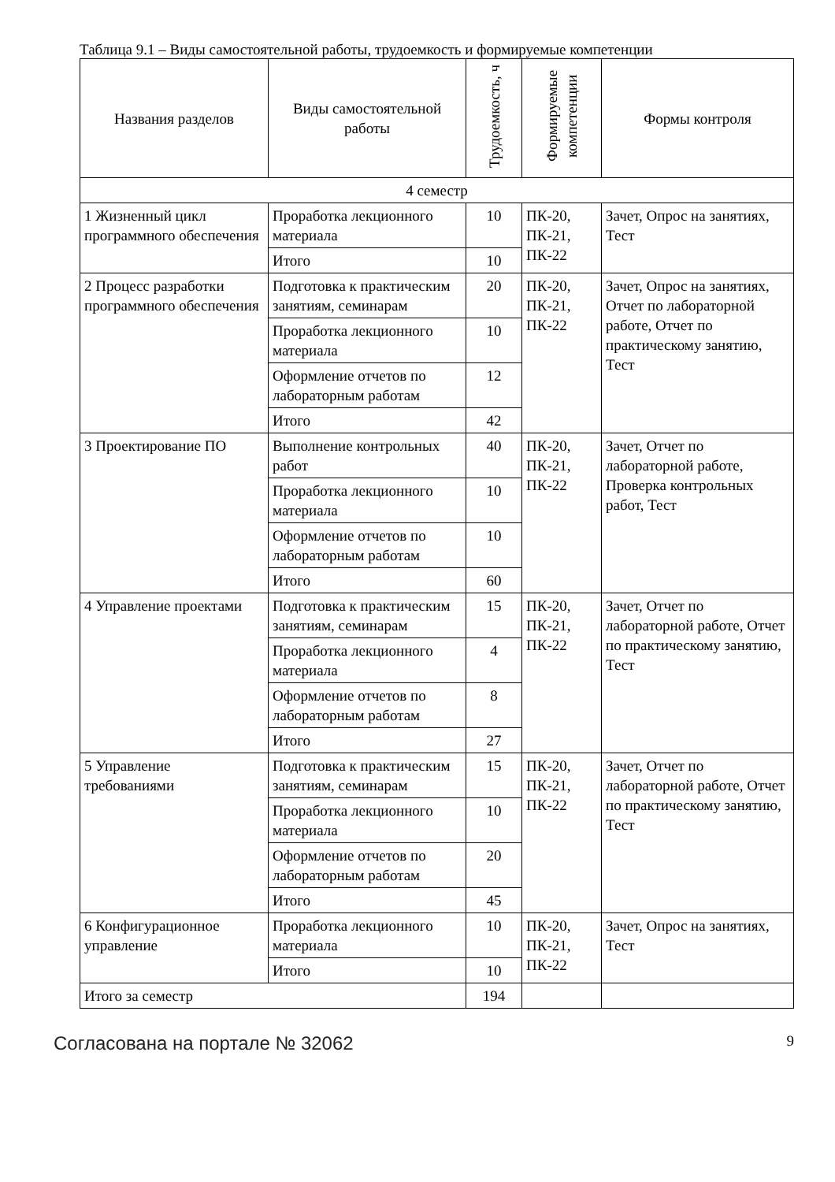Таблица 9.1 – Виды самостоятельной работы, трудоемкость и формируемые компетенции
| Названия разделов | Виды самостоятельной работы | Трудоемкость, ч | Формируемые компетенции | Формы контроля |
| --- | --- | --- | --- | --- |
| 4 семестр | | | | |
| 1 Жизненный цикл программного обеспечения | Проработка лекционного материала | 10 | ПК-20, ПК-21, ПК-22 | Зачет, Опрос на занятиях, Тест |
| | Итого | 10 | | |
| 2 Процесс разработки программного обеспечения | Подготовка к практическим занятиям, семинарам | 20 | ПК-20, ПК-21, ПК-22 | Зачет, Опрос на занятиях, Отчет по лабораторной работе, Отчет по практическому занятию, Тест |
| | Проработка лекционного материала | 10 | | |
| | Оформление отчетов по лабораторным работам | 12 | | |
| | Итого | 42 | | |
| 3 Проектирование ПО | Выполнение контрольных работ | 40 | ПК-20, ПК-21, ПК-22 | Зачет, Отчет по лабораторной работе, Проверка контрольных работ, Тест |
| | Проработка лекционного материала | 10 | | |
| | Оформление отчетов по лабораторным работам | 10 | | |
| | Итого | 60 | | |
| 4 Управление проектами | Подготовка к практическим занятиям, семинарам | 15 | ПК-20, ПК-21, ПК-22 | Зачет, Отчет по лабораторной работе, Отчет по практическому занятию, Тест |
| | Проработка лекционного материала | 4 | | |
| | Оформление отчетов по лабораторным работам | 8 | | |
| | Итого | 27 | | |
| 5 Управление требованиями | Подготовка к практическим занятиям, семинарам | 15 | ПК-20, ПК-21, ПК-22 | Зачет, Отчет по лабораторной работе, Отчет по практическому занятию, Тест |
| | Проработка лекционного материала | 10 | | |
| | Оформление отчетов по лабораторным работам | 20 | | |
| | Итого | 45 | | |
| 6 Конфигурационное управление | Проработка лекционного материала | 10 | ПК-20, ПК-21, ПК-22 | Зачет, Опрос на занятиях, Тест |
| | Итого | 10 | | |
| Итого за семестр | | 194 | | |
Согласована на портале № 32062 9